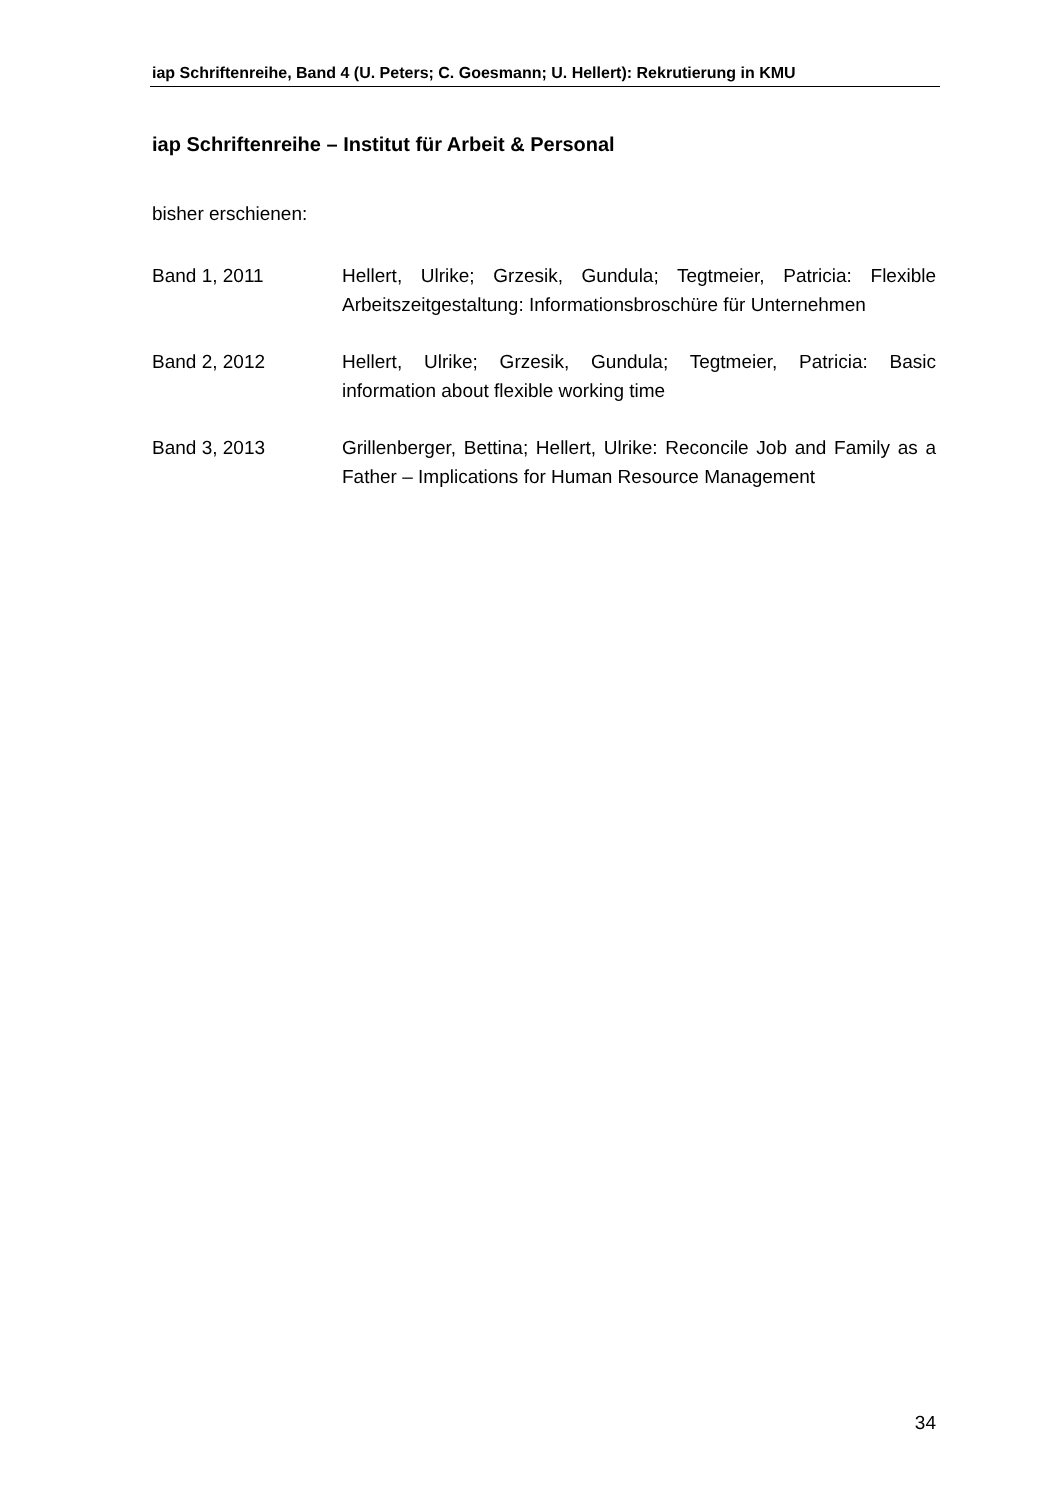iap Schriftenreihe, Band 4 (U. Peters; C. Goesmann; U. Hellert): Rekrutierung in KMU
iap Schriftenreihe – Institut für Arbeit & Personal
bisher erschienen:
Band 1, 2011 Hellert, Ulrike; Grzesik, Gundula; Tegtmeier, Patricia: Flexible Arbeitszeitgestaltung: Informationsbroschüre für Unternehmen
Band 2, 2012 Hellert, Ulrike; Grzesik, Gundula; Tegtmeier, Patricia: Basic information about flexible working time
Band 3, 2013 Grillenberger, Bettina; Hellert, Ulrike: Reconcile Job and Family as a Father – Implications for Human Resource Management
34